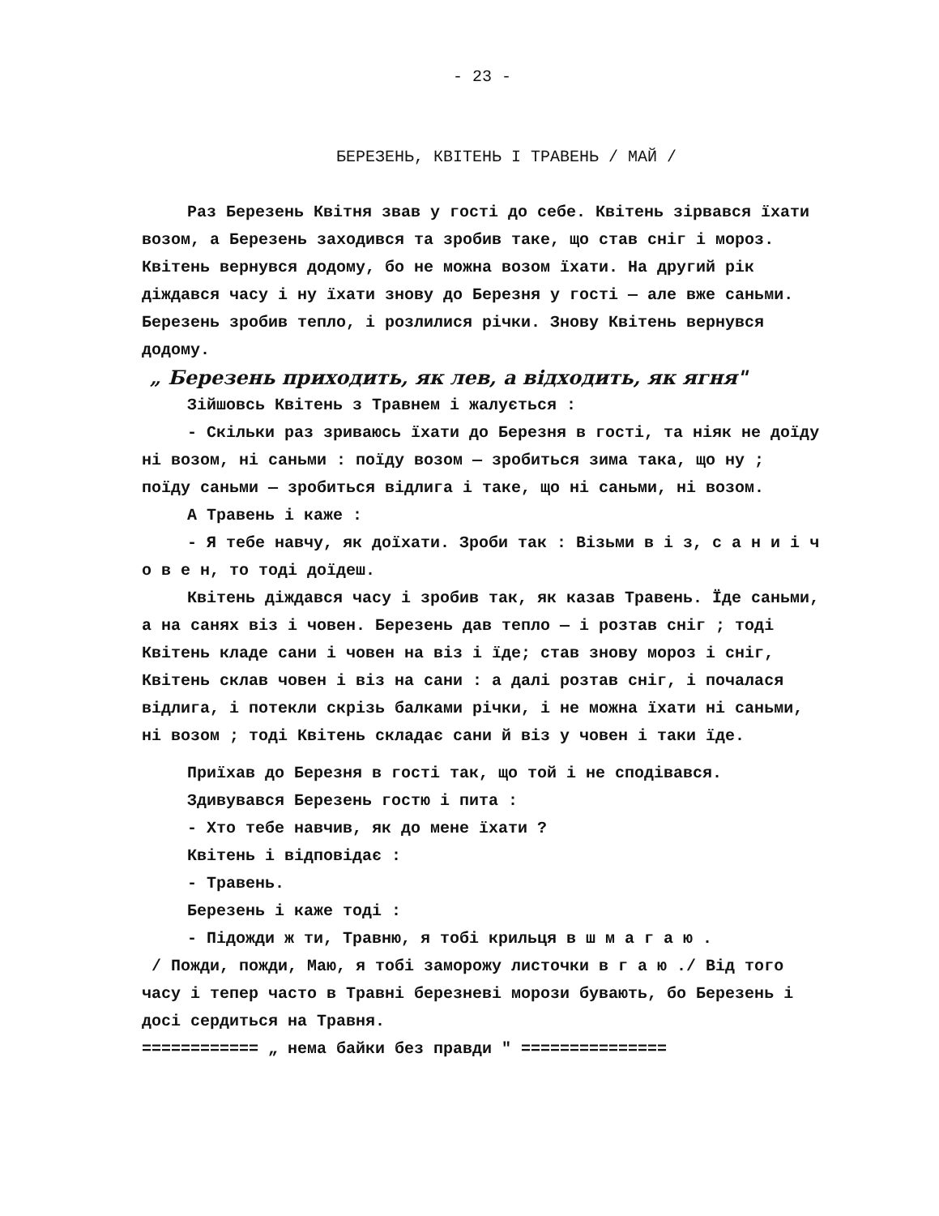- 23 -
БЕРЕЗЕНЬ, КВІТЕНЬ І ТРАВЕНЬ / МАЙ /
Раз Березень Квітня звав у гості до себе. Квітень зірвався їхати возом, а Березень заходився та зробив таке, що став сніг і мороз. Квітень вернувся додому, бо не можна возом їхати. На другий рік діждався часу і ну їхати знову до Березня у гості — але вже саньми. Березень зробив тепло, і розлилися річки. Знову Квітень вернувся додому.
„ Березень приходить, як лев, а відходить, як ягня"
Зійшовсь Квітень з Травнем і жалується :
- Скільки раз зриваюсь їхати до Березня в гості, та ніяк не доїду ні возом, ні саньми : поїду возом — зробиться зима така, що ну ; поїду саньми — зробиться відлига і таке, що ні саньми, ні возом.
А Травень і каже :
- Я тебе навчу, як доїхати. Зроби так : Візьми в і з, с а н и і ч о в е н, то тоді доїдеш.
Квітень діждався часу і зробив так, як казав Травень. Їде саньми, а на санях віз і човен. Березень дав тепло — і розтав сніг ; тоді Квітень кладе сани і човен на віз і їде; став знову мороз і сніг, Квітень склав човен і віз на сани : а далі розтав сніг, і почалася відлига, і потекли скрізь балками річки, і не можна їхати ні саньми, ні возом ; тоді Квітень складає сани й віз у човен і таки їде.
Приїхав до Березня в гості так, що той і не сподівався.
Здивувався Березень гостю і пита :
- Хто тебе навчив, як до мене їхати ?
Квітень і відповідає :
- Травень.
Березень і каже тоді :
- Підожди ж ти, Травню, я тобі крильця в ш м а г а ю .
/ Пожди, пожди, Маю, я тобі заморожу листочки в г а ю ./ Від того часу і тепер часто в Травні березневі морози бувають, бо Березень і досі сердиться на Травня.
============ „ нема байки без правди " ===============